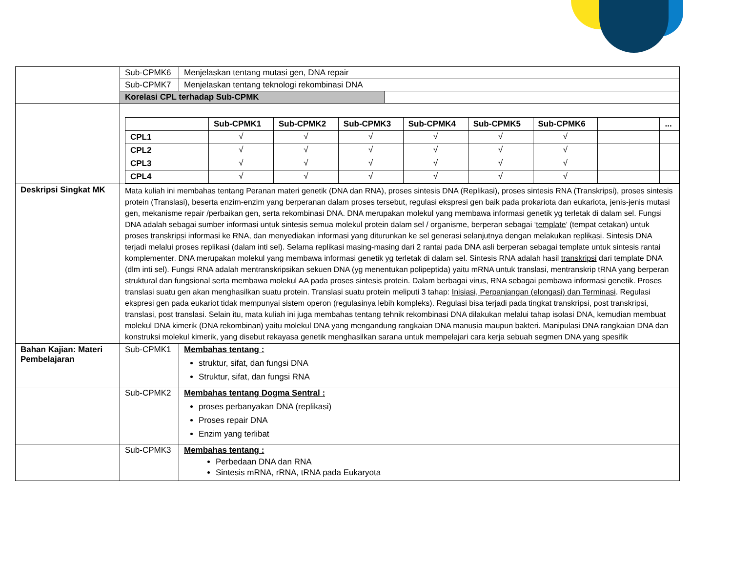| | Sub-CPMK6 | Menjelaskan tentang mutasi gen, DNA repair |
| | Sub-CPMK7 | Menjelaskan tentang teknologi rekombinasi DNA |
| | Korelasi CPL terhadap Sub-CPMK | |
| | / / Sub-CPMK1 / Sub-CPMK2 / Sub-CPMK3 / Sub-CPMK4 / Sub-CPMK5 / Sub-CPMK6 / / ... / / --- / --- / --- / --- / --- / --- / --- / --- / --- / / CPL1 / √ / √ / √ / √ / √ / √ / / / / CPL2 / √ / √ / √ / √ / √ / √ / / / / CPL3 / √ / √ / √ / √ / √ / √ / / / / CPL4 / √ / √ / √ / √ / √ / √ / / / | |
| Deskripsi Singkat MK | Mata kuliah ini membahas tentang Peranan materi genetik (DNA dan RNA), proses sintesis DNA (Replikasi), proses sintesis RNA (Transkripsi), proses sintesis protein (Translasi), beserta enzim-enzim yang berperanan dalam proses tersebut, regulasi ekspresi gen baik pada prokariota dan eukariota, jenis-jenis mutasi gen, mekanisme repair /perbaikan gen, serta rekombinasi DNA. DNA merupakan molekul yang membawa informasi genetik yg terletak di dalam sel. Fungsi DNA adalah sebagai sumber informasi untuk sintesis semua molekul protein dalam sel / organisme, berperan sebagai ‘ template ’ (tempat cetakan) untuk proses transkripsi informasi ke RNA, dan menyediakan informasi yang diturunkan ke sel generasi selanjutnya dengan melakukan replikasi . Sintesis DNA terjadi melalui proses replikasi (dalam inti sel). Selama replikasi masing-masing dari 2 rantai pada DNA asli berperan sebagai template untuk sintesis rantai komplementer. DNA merupakan molekul yang membawa informasi genetik yg terletak di dalam sel. Sintesis RNA adalah hasil transkripsi dari template DNA (dlm inti sel). Fungsi RNA adalah mentranskripsikan sekuen DNA (yg menentukan polipeptida) yaitu mRNA untuk translasi, mentranskrip tRNA yang berperan struktural dan fungsional serta membawa molekul AA pada proses sintesis protein. Dalam berbagai virus, RNA sebagai pembawa informasi genetik. Proses translasi suatu gen akan menghasilkan suatu protein. Translasi suatu protein meliputi 3 tahap: Inisiasi, Perpanjangan (elongasi) dan Terminasi . Regulasi ekspresi gen pada eukariot tidak mempunyai sistem operon (regulasinya lebih kompleks). Regulasi bisa terjadi pada tingkat transkripsi, post transkripsi, translasi, post translasi. Selain itu, mata kuliah ini juga membahas tentang tehnik rekombinasi DNA dilakukan melalui tahap isolasi DNA, kemudian membuat molekul DNA kimerik (DNA rekombinan) yaitu molekul DNA yang mengandung rangkaian DNA manusia maupun bakteri. Manipulasi DNA rangkaian DNA dan konstruksi molekul kimerik, yang disebut rekayasa genetik menghasilkan sarana untuk mempelajari cara kerja sebuah segmen DNA yang spesifik | |
| Bahan Kajian: Materi Pembelajaran | Sub-CPMK1 | Membahas tentang : struktur, sifat, dan fungsi DNA Struktur, sifat, dan fungsi RNA |
| | Sub-CPMK2 | Membahas tentang Dogma Sentral : proses perbanyakan DNA (replikasi) Proses repair DNA Enzim yang terlibat |
| | Sub-CPMK3 | Membahas tentang : Perbedaan DNA dan RNA Sintesis mRNA, rRNA, tRNA pada Eukaryota |